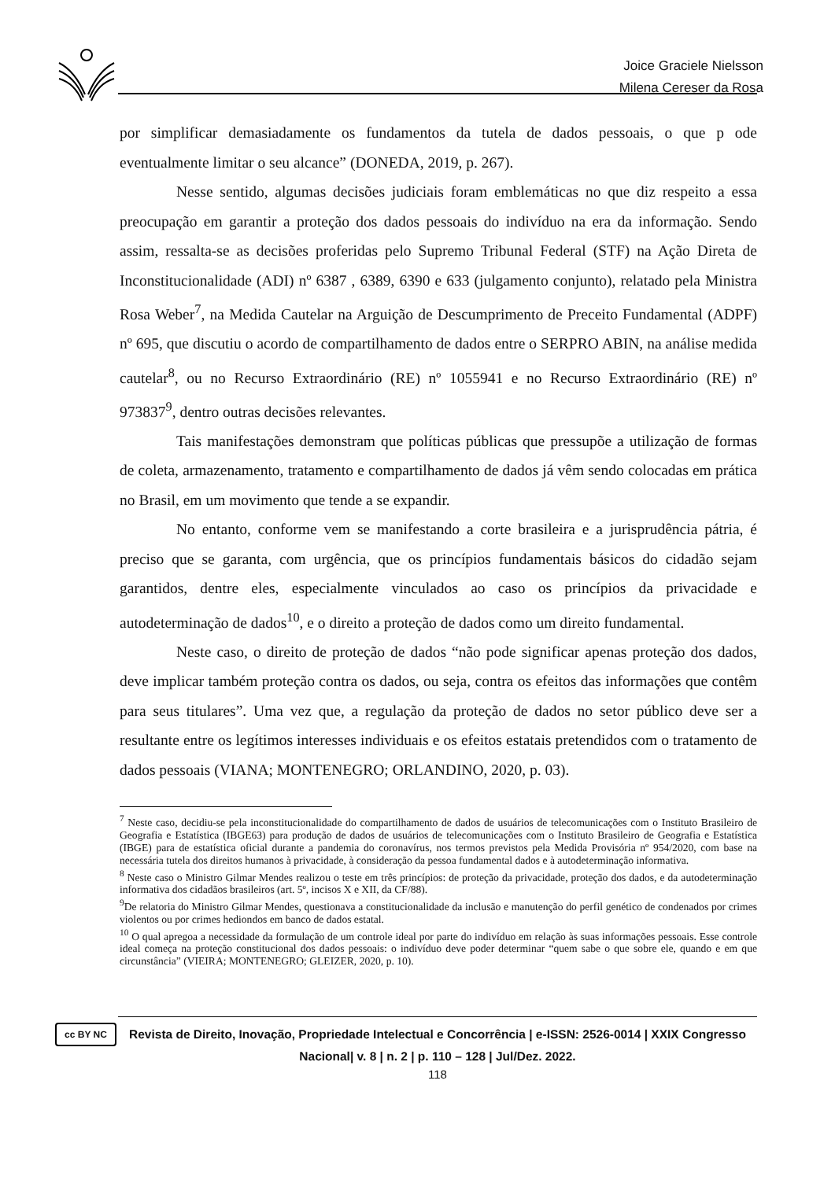Joice Graciele Nielsson
Milena Cereser da Rosa
por simplificar demasiadamente os fundamentos da tutela de dados pessoais, o que p ode eventualmente limitar o seu alcance” (DONEDA, 2019, p. 267).
Nesse sentido, algumas decisões judiciais foram emblemáticas no que diz respeito a essa preocupação em garantir a proteção dos dados pessoais do indivíduo na era da informação. Sendo assim, ressalta-se as decisões proferidas pelo Supremo Tribunal Federal (STF) na Ação Direta de Inconstitucionalidade (ADI) nº 6387 , 6389, 6390 e 633 (julgamento conjunto), relatado pela Ministra Rosa Weber<sup>7</sup>, na Medida Cautelar na Arguição de Descumprimento de Preceito Fundamental (ADPF) nº 695, que discutiu o acordo de compartilhamento de dados entre o SERPRO ABIN, na análise medida cautelar<sup>8</sup>, ou no Recurso Extraordinário (RE) nº 1055941 e no Recurso Extraordinário (RE) nº 973837<sup>9</sup>, dentro outras decisões relevantes.
Tais manifestações demonstram que políticas públicas que pressupõe a utilização de formas de coleta, armazenamento, tratamento e compartilhamento de dados já vêm sendo colocadas em prática no Brasil, em um movimento que tende a se expandir.
No entanto, conforme vem se manifestando a corte brasileira e a jurisprudência pátria, é preciso que se garanta, com urgência, que os princípios fundamentais básicos do cidadão sejam garantidos, dentre eles, especialmente vinculados ao caso os princípios da privacidade e autodeterminação de dados<sup>10</sup>, e o direito a proteção de dados como um direito fundamental.
Neste caso, o direito de proteção de dados “não pode significar apenas proteção dos dados, deve implicar também proteção contra os dados, ou seja, contra os efeitos das informações que contêm para seus titulares”. Uma vez que, a regulação da proteção de dados no setor público deve ser a resultante entre os legítimos interesses individuais e os efeitos estatais pretendidos com o tratamento de dados pessoais (VIANA; MONTENEGRO; ORLANDINO, 2020, p. 03).
<sup>7</sup> Neste caso, decidiu-se pela inconstitucionalidade do compartilhamento de dados de usuários de telecomunicações com o Instituto Brasileiro de Geografia e Estatística (IBGE63) para produção de dados de usuários de telecomunicações com o Instituto Brasileiro de Geografia e Estatística (IBGE) para de estatística oficial durante a pandemia do coronavírus, nos termos previstos pela Medida Provisória nº 954/2020, com base na necessária tutela dos direitos humanos à privacidade, à consideração da pessoa fundamental dados e à autodeterminação informativa.
<sup>8</sup> Neste caso o Ministro Gilmar Mendes realizou o teste em três princípios: de proteção da privacidade, proteção dos dados, e da autodeterminação informativa dos cidadãos brasileiros (art. 5º, incisos X e XII, da CF/88).
<sup>9</sup> De relatoria do Ministro Gilmar Mendes, questionava a constitucionalidade da inclusão e manutenção do perfil genético de condenados por crimes violentos ou por crimes hediondos em banco de dados estatal.
<sup>10</sup> O qual apregoa a necessidade da formulação de um controle ideal por parte do indivíduo em relação às suas informações pessoais. Esse controle ideal começa na proteção constitucional dos dados pessoais: o indivíduo deve poder determinar “quem sabe o que sobre ele, quando e em que circunstância” (VIEIRA; MONTENEGRO; GLEIZER, 2020, p. 10).
cc BY NC
Revista de Direito, Inovação, Propriedade Intelectual e Concorrência | e-ISSN: 2526-0014 | XXIX Congresso Nacional| v. 8 | n. 2 | p. 110 – 128 | Jul/Dez. 2022.
118